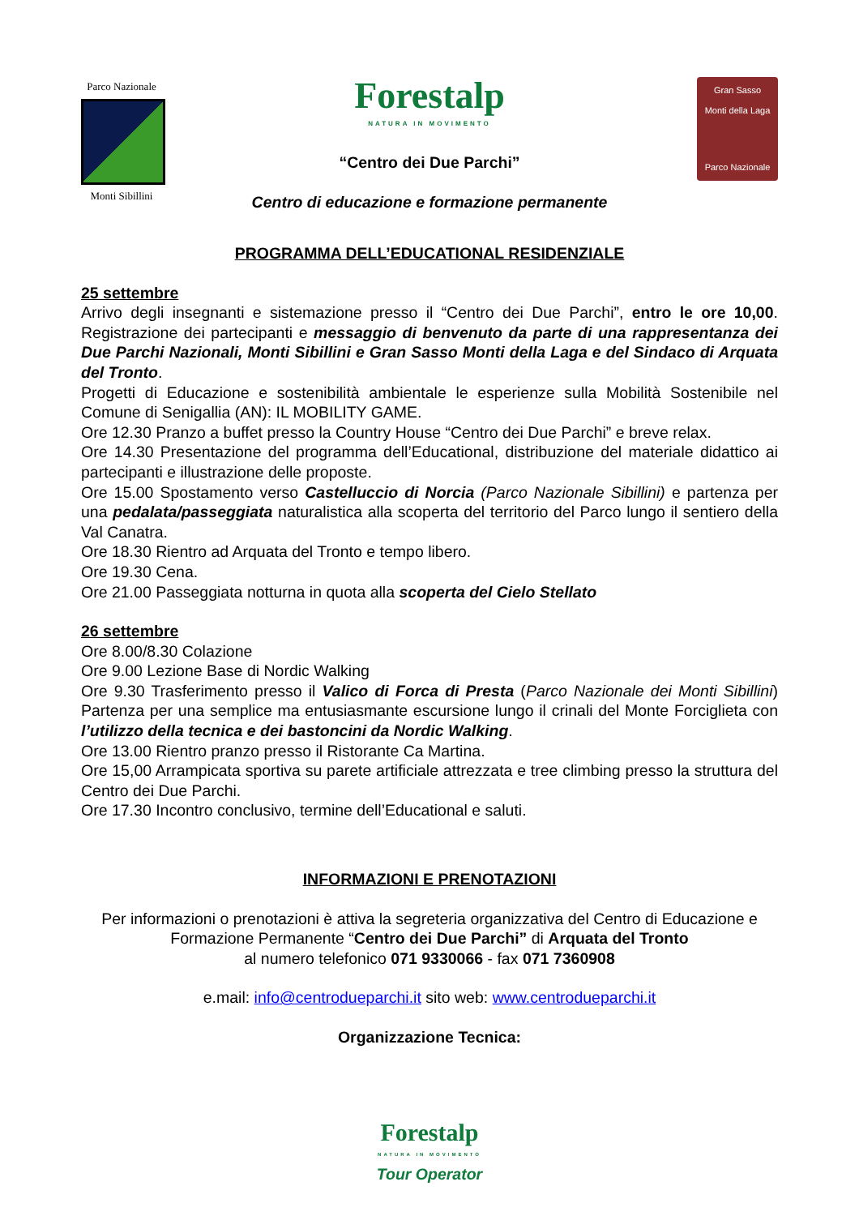Parco Nazionale
Monti Sibillini
Forestalp
NATURA IN MOVIMENTO
“Centro dei Due Parchi”
Centro di educazione e formazione permanente
Gran Sasso
Monti della Laga
Parco Nazionale
PROGRAMMA DELL’EDUCATIONAL RESIDENZIALE
25 settembre
Arrivo degli insegnanti e sistemazione presso il “Centro dei Due Parchi”, entro le ore 10,00. Registrazione dei partecipanti e messaggio di benvenuto da parte di una rappresentanza dei Due Parchi Nazionali, Monti Sibillini e Gran Sasso Monti della Laga e del Sindaco di Arquata del Tronto.
Progetti di Educazione e sostenibilità ambientale le esperienze sulla Mobilità Sostenibile nel Comune di Senigallia (AN): IL MOBILITY GAME.
Ore 12.30 Pranzo a buffet presso la Country House “Centro dei Due Parchi” e breve relax.
Ore 14.30 Presentazione del programma dell’Educational, distribuzione del materiale didattico ai partecipanti e illustrazione delle proposte.
Ore 15.00 Spostamento verso Castelluccio di Norcia (Parco Nazionale Sibillini) e partenza per una pedalata/passeggiata naturalistica alla scoperta del territorio del Parco lungo il sentiero della Val Canatra.
Ore 18.30 Rientro ad Arquata del Tronto e tempo libero.
Ore 19.30 Cena.
Ore 21.00 Passeggiata notturna in quota alla scoperta del Cielo Stellato
26 settembre
Ore 8.00/8.30 Colazione
Ore 9.00 Lezione Base di Nordic Walking
Ore 9.30 Trasferimento presso il Valico di Forca di Presta (Parco Nazionale dei Monti Sibillini) Partenza per una semplice ma entusiasmante escursione lungo il crinali del Monte Forciglieta con l’utilizzo della tecnica e dei bastoncini da Nordic Walking.
Ore 13.00 Rientro pranzo presso il Ristorante Ca Martina.
Ore 15,00 Arrampicata sportiva su parete artificiale attrezzata e tree climbing presso la struttura del Centro dei Due Parchi.
Ore 17.30 Incontro conclusivo, termine dell’Educational e saluti.
INFORMAZIONI E PRENOTAZIONI
Per informazioni o prenotazioni è attiva la segreteria organizzativa del Centro di Educazione e Formazione Permanente “Centro dei Due Parchi” di Arquata del Tronto
al numero telefonico 071 9330066 - fax 071 7360908
e.mail: info@centrodueparchi.it sito web: www.centrodueparchi.it
Organizzazione Tecnica:
Forestalp
NATURA IN MOVIMENTO
Tour Operator